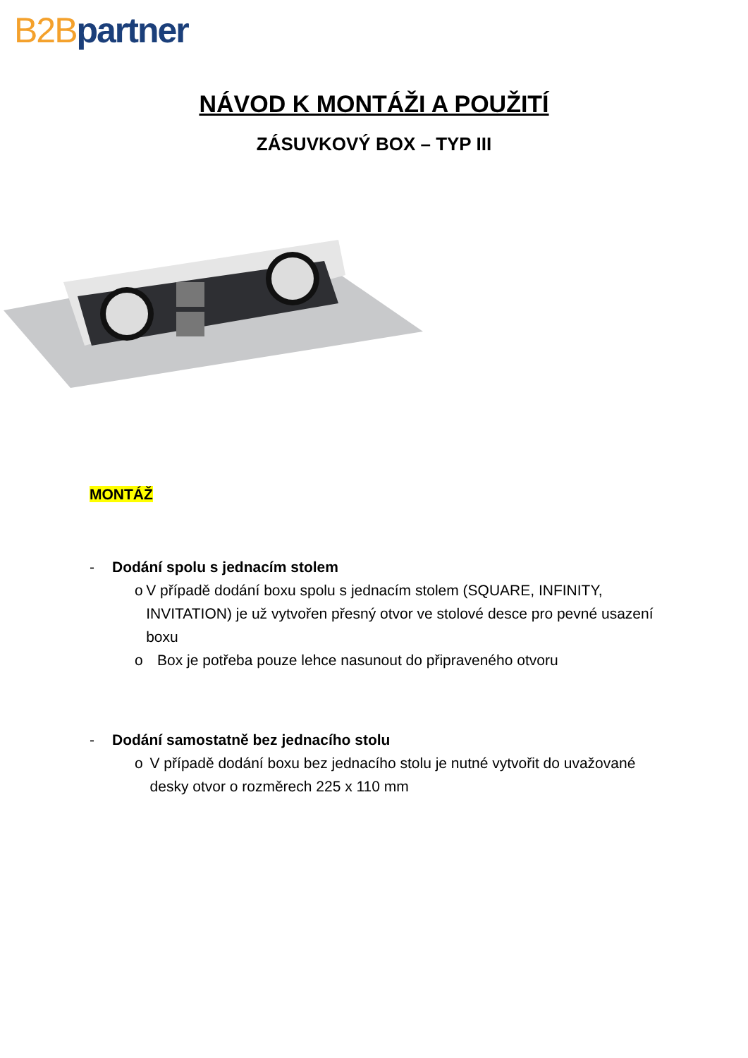B2B partner
NÁVOD K MONTÁŽI A POUŽITÍ
ZÁSUVKOVÝ BOX – TYP III
MONTÁŽ
- Dodání spolu s jednacím stolem
o V případě dodání boxu spolu s jednacím stolem (SQUARE, INFINITY, INVITATION) je už vytvořen přesný otvor ve stolové desce pro pevné usazení boxu
o Box je potřeba pouze lehce nasunout do připraveného otvoru
- Dodání samostatně bez jednacího stolu
o V případě dodání boxu bez jednacího stolu je nutné vytvořit do uvažované desky otvor o rozměrech 225 x 110 mm